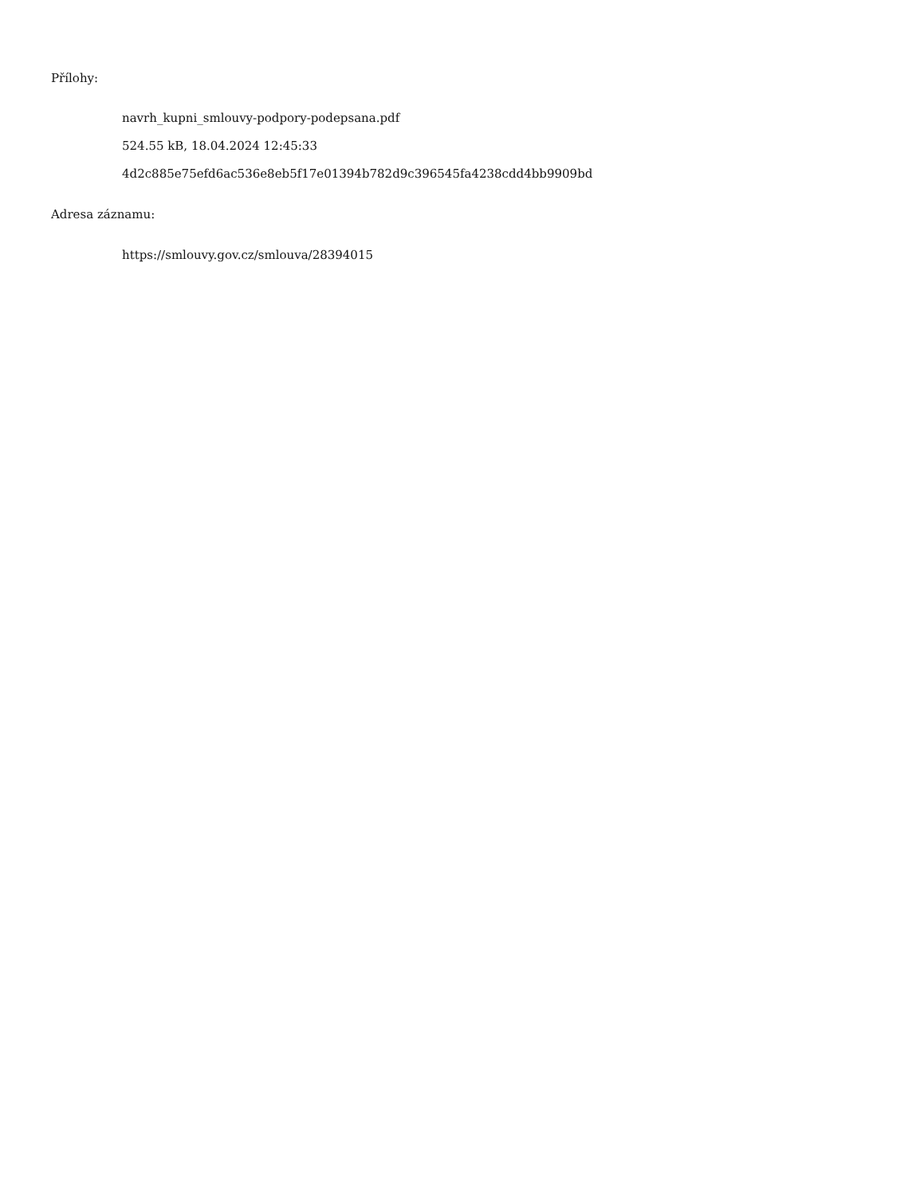Přílohy:
navrh_kupni_smlouvy-podpory-podepsana.pdf
524.55 kB, 18.04.2024 12:45:33
4d2c885e75efd6ac536e8eb5f17e01394b782d9c396545fa4238cdd4bb9909bd
Adresa záznamu:
https://smlouvy.gov.cz/smlouva/28394015